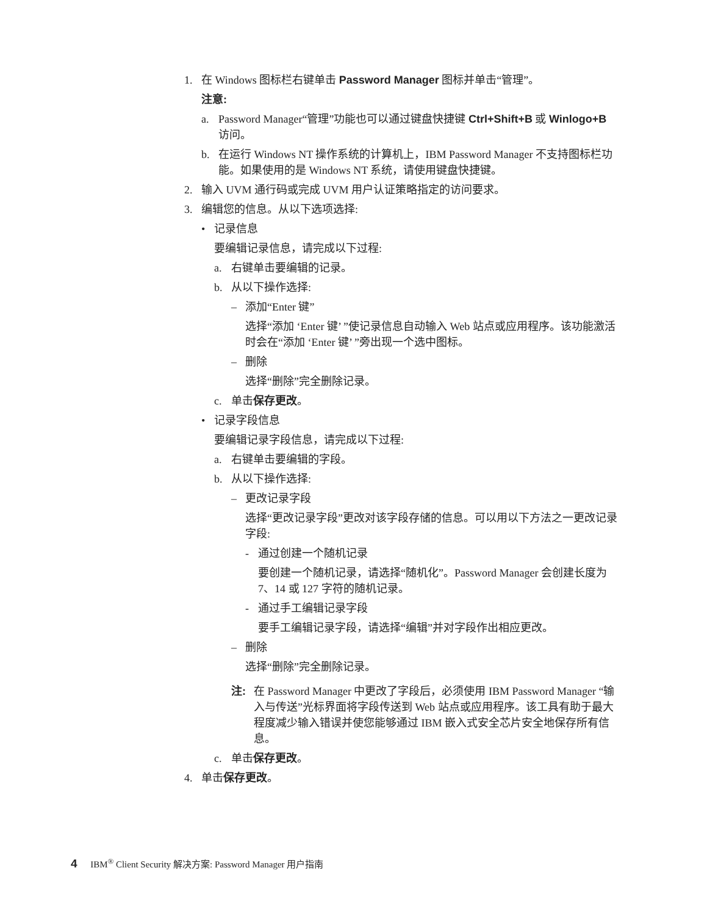1. 在 Windows 图标栏右键单击 Password Manager 图标并单击“管理”。
注意:
a. Password Manager“管理”功能也可以通过键盘快捷键 Ctrl+Shift+B 或 Winlogo+B 访问。
b. 在运行 Windows NT 操作系统的计算机上，IBM Password Manager 不支持图标栏功能。如果使用的是 Windows NT 系统，请使用键盘快捷键。
2. 输入 UVM 通行码或完成 UVM 用户认证策略指定的访问要求。
3. 编辑您的信息。从以下选项选择:
• 记录信息
要编辑记录信息，请完成以下过程:
a. 右键单击要编辑的记录。
b. 从以下操作选择:
– 添加“Enter 键”
选择“添加 ‘Enter 键’ ”使记录信息自动输入 Web 站点或应用程序。该功能激活时会在“添加 ‘Enter 键’ ”旁出现一个选中图标。
– 删除
选择“删除”完全删除记录。
c. 单击保存更改。
• 记录字段信息
要编辑记录字段信息，请完成以下过程:
a. 右键单击要编辑的字段。
b. 从以下操作选择:
– 更改记录字段
选择“更改记录字段”更改对该字段存储的信息。可以用以下方法之一更改记录字段:
- 通过创建一个随机记录
要创建一个随机记录，请选择“随机化”。Password Manager 会创建长度为 7、14 或 127 字符的随机记录。
- 通过手工编辑记录字段
要手工编辑记录字段，请选择“编辑”并对字段作出相应更改。
– 删除
选择“删除”完全删除记录。
注: 在 Password Manager 中更改了字段后，必须使用 IBM Password Manager “输入与传送”光标界面将字段传送到 Web 站点或应用程序。该工具有助于最大程度减少输入错误并使您能够通过 IBM 嵌入式安全芯片安全地保存所有信息。
c. 单击保存更改。
4. 单击保存更改。
4 IBM<sup>®</sup> Client Security 解决方案: Password Manager 用户指南